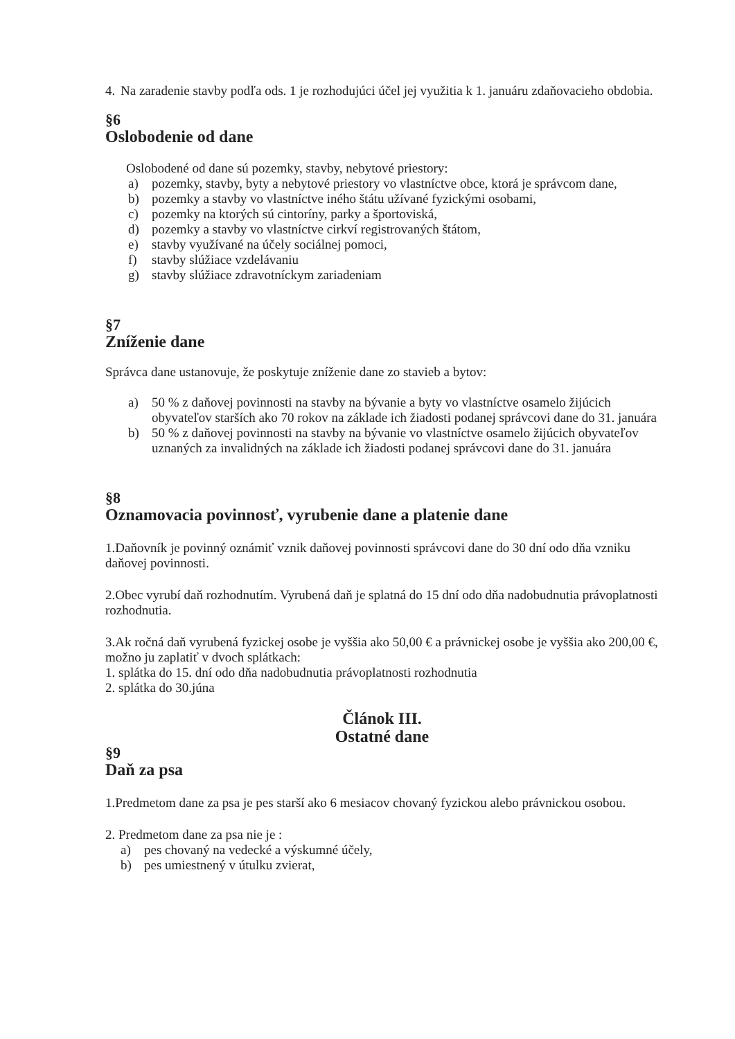4. Na zaradenie stavby podľa ods. 1 je rozhodujúci účel jej využitia k 1. januáru zdaňovacieho obdobia.
§6
Oslobodenie od dane
Oslobodené od dane sú pozemky, stavby, nebytové priestory:
a) pozemky, stavby, byty a nebytové priestory vo vlastníctve obce, ktorá je správcom dane,
b) pozemky a stavby vo vlastníctve iného štátu užívané fyzickými osobami,
c) pozemky na ktorých sú cintoríny, parky a športoviská,
d) pozemky a stavby vo vlastníctve cirkví registrovaných štátom,
e) stavby využívané na účely sociálnej pomoci,
f) stavby slúžiace vzdelávaniu
g) stavby slúžiace zdravotníckym zariadeniam
§7
Zníženie dane
Správca dane ustanovuje, že poskytuje zníženie dane zo stavieb a bytov:
a) 50 % z daňovej povinnosti na stavby na bývanie a byty vo vlastníctve osamelo žijúcich obyvateľov starších ako 70 rokov na základe ich žiadosti podanej správcovi dane do 31. januára
b) 50 % z daňovej povinnosti na stavby na bývanie vo vlastníctve osamelo žijúcich obyvateľov uznaných za invalidných na základe ich žiadosti podanej správcovi dane do 31. januára
§8
Oznamovacia povinnosť, vyrubenie dane a platenie dane
1.Daňovník je povinný oznámiť vznik daňovej povinnosti správcovi dane do 30 dní odo dňa vzniku daňovej povinnosti.
2.Obec vyrubí daň rozhodnutím. Vyrubená daň je splatná do 15 dní odo dňa nadobudnutia právoplatnosti rozhodnutia.
3.Ak ročná daň vyrubená fyzickej osobe je vyššia ako 50,00 € a právnickej osobe je vyššia ako 200,00 €, možno ju zaplatiť v dvoch splátkach:
1. splátka do 15. dní odo dňa nadobudnutia právoplatnosti rozhodnutia
2. splátka do 30.júna
Článok III.
Ostatné dane
§9
Daň za psa
1.Predmetom dane za psa je pes starší ako 6 mesiacov chovaný fyzickou alebo právnickou osobou.
2. Predmetom dane za psa nie je :
a) pes chovaný na vedecké a výskumné účely,
b) pes umiestnený v útulku zvierat,